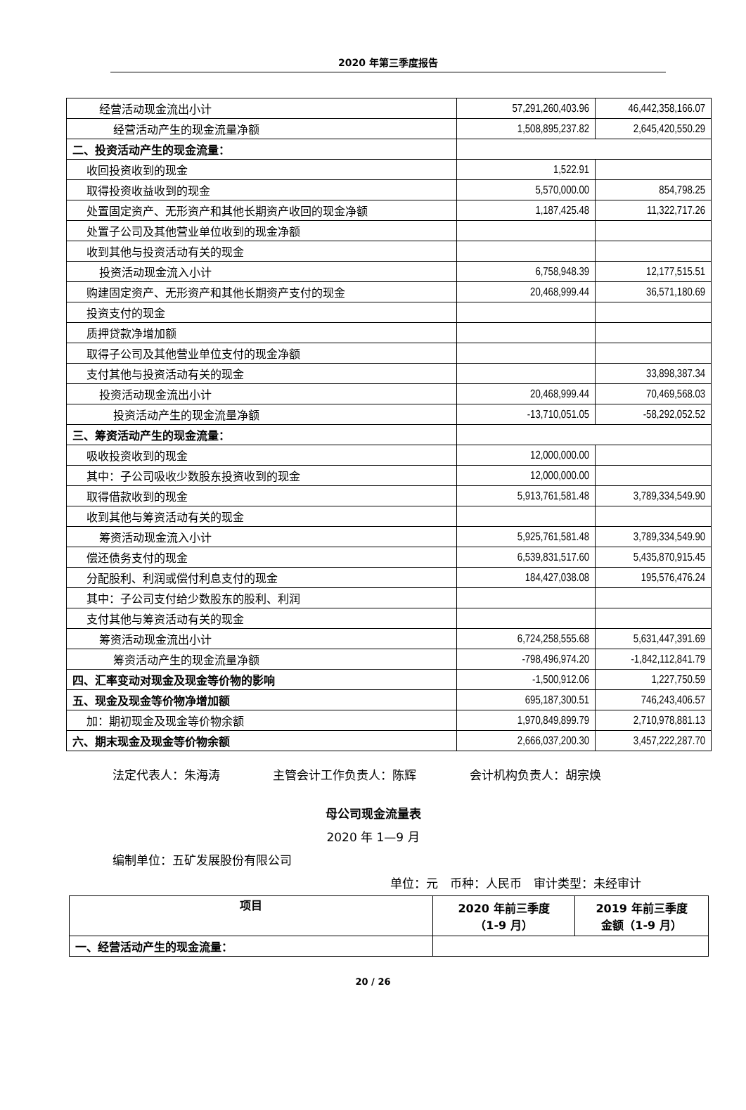2020 年第三季度报告
| 经营活动现金流出小计 | 57,291,260,403.96 | 46,442,358,166.07 |
| 经营活动产生的现金流量净额 | 1,508,895,237.82 | 2,645,420,550.29 |
| 二、投资活动产生的现金流量： | | |
| 收回投资收到的现金 | 1,522.91 | |
| 取得投资收益收到的现金 | 5,570,000.00 | 854,798.25 |
| 处置固定资产、无形资产和其他长期资产收回的现金净额 | 1,187,425.48 | 11,322,717.26 |
| 处置子公司及其他营业单位收到的现金净额 | | |
| 收到其他与投资活动有关的现金 | | |
| 投资活动现金流入小计 | 6,758,948.39 | 12,177,515.51 |
| 购建固定资产、无形资产和其他长期资产支付的现金 | 20,468,999.44 | 36,571,180.69 |
| 投资支付的现金 | | |
| 质押贷款净增加额 | | |
| 取得子公司及其他营业单位支付的现金净额 | | |
| 支付其他与投资活动有关的现金 | | 33,898,387.34 |
| 投资活动现金流出小计 | 20,468,999.44 | 70,469,568.03 |
| 投资活动产生的现金流量净额 | -13,710,051.05 | -58,292,052.52 |
| 三、筹资活动产生的现金流量： | | |
| 吸收投资收到的现金 | 12,000,000.00 | |
| 其中：子公司吸收少数股东投资收到的现金 | 12,000,000.00 | |
| 取得借款收到的现金 | 5,913,761,581.48 | 3,789,334,549.90 |
| 收到其他与筹资活动有关的现金 | | |
| 筹资活动现金流入小计 | 5,925,761,581.48 | 3,789,334,549.90 |
| 偿还债务支付的现金 | 6,539,831,517.60 | 5,435,870,915.45 |
| 分配股利、利润或偿付利息支付的现金 | 184,427,038.08 | 195,576,476.24 |
| 其中：子公司支付给少数股东的股利、利润 | | |
| 支付其他与筹资活动有关的现金 | | |
| 筹资活动现金流出小计 | 6,724,258,555.68 | 5,631,447,391.69 |
| 筹资活动产生的现金流量净额 | -798,496,974.20 | -1,842,112,841.79 |
| 四、汇率变动对现金及现金等价物的影响 | -1,500,912.06 | 1,227,750.59 |
| 五、现金及现金等价物净增加额 | 695,187,300.51 | 746,243,406.57 |
| 加：期初现金及现金等价物余额 | 1,970,849,899.79 | 2,710,978,881.13 |
| 六、期末现金及现金等价物余额 | 2,666,037,200.30 | 3,457,222,287.70 |
法定代表人：朱海涛 主管会计工作负责人：陈辉 会计机构负责人：胡宗焕
母公司现金流量表
2020 年 1—9 月
编制单位：五矿发展股份有限公司
单位：元　币种：人民币　审计类型：未经审计
| 项目 | 2020 年前三季度 （1-9 月） | 2019 年前三季度 金额（1-9 月） |
| --- | --- | --- |
| 一、经营活动产生的现金流量： | | |
20 / 26